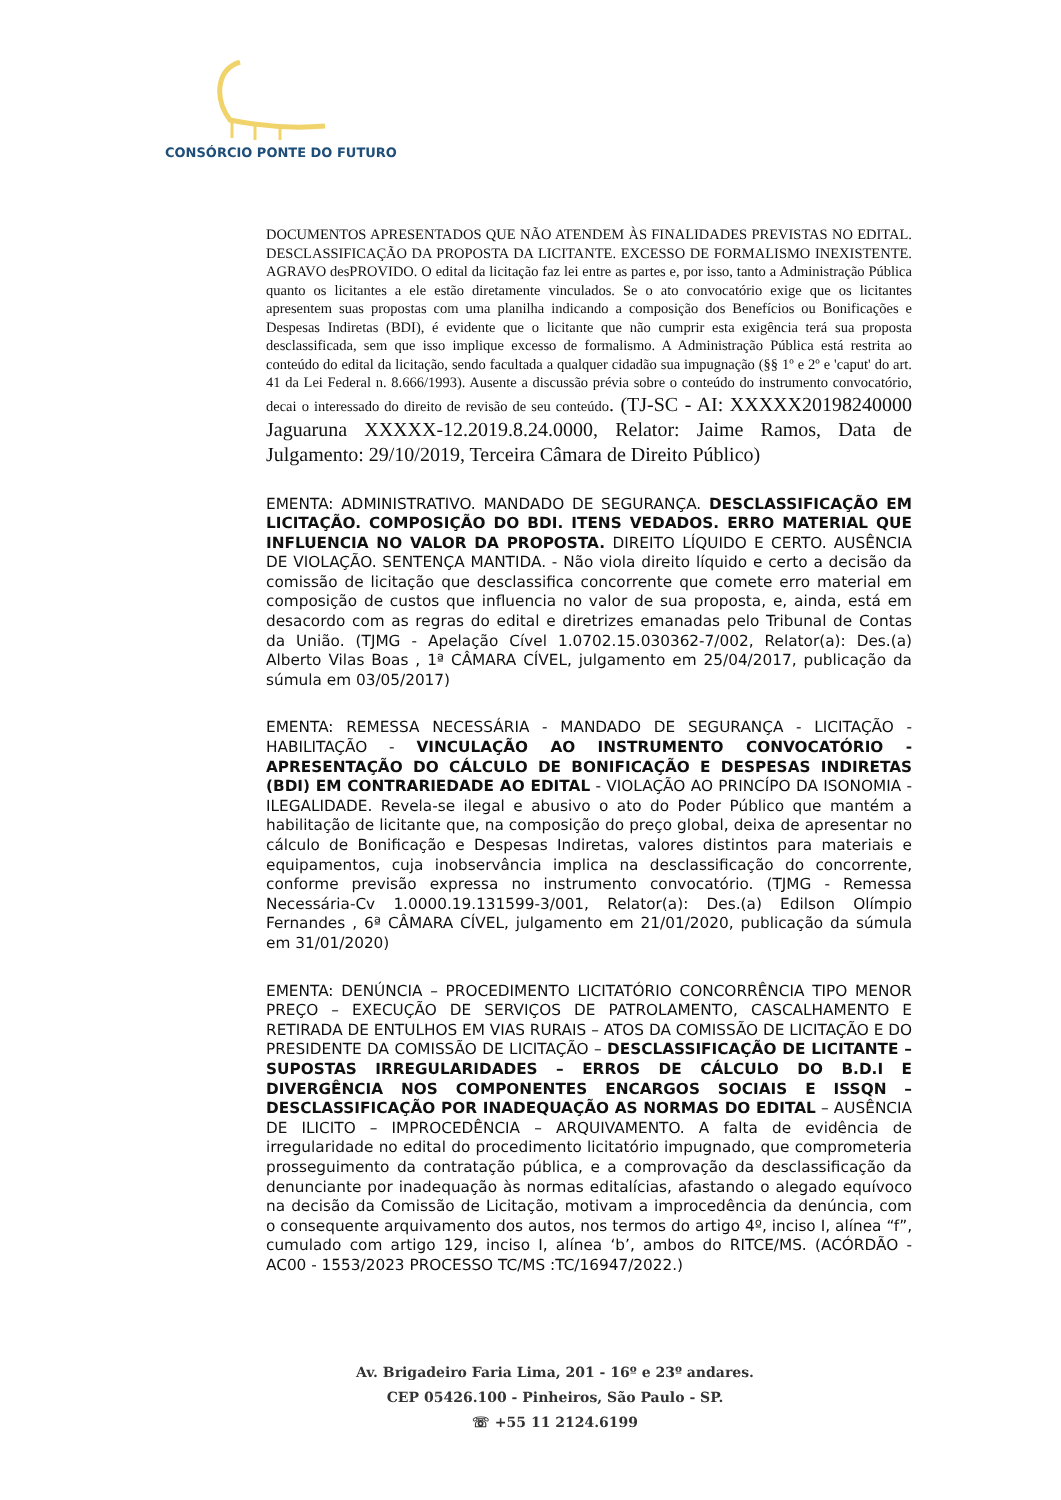CONSÓRCIO PONTE DO FUTURO
DOCUMENTOS APRESENTADOS QUE NÃO ATENDEM ÀS FINALIDADES PREVISTAS NO EDITAL. DESCLASSIFICAÇÃO DA PROPOSTA DA LICITANTE. EXCESSO DE FORMALISMO INEXISTENTE. AGRAVO desPROVIDO. O edital da licitação faz lei entre as partes e, por isso, tanto a Administração Pública quanto os licitantes a ele estão diretamente vinculados. Se o ato convocatório exige que os licitantes apresentem suas propostas com uma planilha indicando a composição dos Benefícios ou Bonificações e Despesas Indiretas (BDI), é evidente que o licitante que não cumprir esta exigência terá sua proposta desclassificada, sem que isso implique excesso de formalismo. A Administração Pública está restrita ao conteúdo do edital da licitação, sendo facultada a qualquer cidadão sua impugnação (§§ 1º e 2º e 'caput' do art. 41 da Lei Federal n. 8.666/1993). Ausente a discussão prévia sobre o conteúdo do instrumento convocatório, decai o interessado do direito de revisão de seu conteúdo. (TJ-SC - AI: XXXXX20198240000 Jaguaruna XXXXX-12.2019.8.24.0000, Relator: Jaime Ramos, Data de Julgamento: 29/10/2019, Terceira Câmara de Direito Público)
EMENTA: ADMINISTRATIVO. MANDADO DE SEGURANÇA. DESCLASSIFICAÇÃO EM LICITAÇÃO. COMPOSIÇÃO DO BDI. ITENS VEDADOS. ERRO MATERIAL QUE INFLUENCIA NO VALOR DA PROPOSTA. DIREITO LÍQUIDO E CERTO. AUSÊNCIA DE VIOLAÇÃO. SENTENÇA MANTIDA. - Não viola direito líquido e certo a decisão da comissão de licitação que desclassifica concorrente que comete erro material em composição de custos que influencia no valor de sua proposta, e, ainda, está em desacordo com as regras do edital e diretrizes emanadas pelo Tribunal de Contas da União. (TJMG - Apelação Cível 1.0702.15.030362-7/002, Relator(a): Des.(a) Alberto Vilas Boas , 1ª CÂMARA CÍVEL, julgamento em 25/04/2017, publicação da súmula em 03/05/2017)
EMENTA: REMESSA NECESSÁRIA - MANDADO DE SEGURANÇA - LICITAÇÃO - HABILITAÇÃO - VINCULAÇÃO AO INSTRUMENTO CONVOCATÓRIO - APRESENTAÇÃO DO CÁLCULO DE BONIFICAÇÃO E DESPESAS INDIRETAS (BDI) EM CONTRARIEDADE AO EDITAL - VIOLAÇÃO AO PRINCÍPO DA ISONOMIA - ILEGALIDADE. Revela-se ilegal e abusivo o ato do Poder Público que mantém a habilitação de licitante que, na composição do preço global, deixa de apresentar no cálculo de Bonificação e Despesas Indiretas, valores distintos para materiais e equipamentos, cuja inobservância implica na desclassificação do concorrente, conforme previsão expressa no instrumento convocatório. (TJMG - Remessa Necessária-Cv 1.0000.19.131599-3/001, Relator(a): Des.(a) Edilson Olímpio Fernandes , 6ª CÂMARA CÍVEL, julgamento em 21/01/2020, publicação da súmula em 31/01/2020)
EMENTA: DENÚNCIA – PROCEDIMENTO LICITATÓRIO CONCORRÊNCIA TIPO MENOR PREÇO – EXECUÇÃO DE SERVIÇOS DE PATROLAMENTO, CASCALHAMENTO E RETIRADA DE ENTULHOS EM VIAS RURAIS – ATOS DA COMISSÃO DE LICITAÇÃO E DO PRESIDENTE DA COMISSÃO DE LICITAÇÃO – DESCLASSIFICAÇÃO DE LICITANTE – SUPOSTAS IRREGULARIDADES – ERROS DE CÁLCULO DO B.D.I E DIVERGÊNCIA NOS COMPONENTES ENCARGOS SOCIAIS E ISSQN – DESCLASSIFICAÇÃO POR INADEQUAÇÃO AS NORMAS DO EDITAL – AUSÊNCIA DE ILICITO – IMPROCEDÊNCIA – ARQUIVAMENTO. A falta de evidência de irregularidade no edital do procedimento licitatório impugnado, que comprometeria prosseguimento da contratação pública, e a comprovação da desclassificação da denunciante por inadequação às normas editalícias, afastando o alegado equívoco na decisão da Comissão de Licitação, motivam a improcedência da denúncia, com o consequente arquivamento dos autos, nos termos do artigo 4º, inciso I, alínea “f”, cumulado com artigo 129, inciso I, alínea ‘b’, ambos do RITCE/MS. (ACÓRDÃO - AC00 - 1553/2023 PROCESSO TC/MS :TC/16947/2022.)
Av. Brigadeiro Faria Lima, 201 - 16º e 23º andares.
CEP 05426.100 - Pinheiros, São Paulo - SP.
☏ +55 11 2124.6199